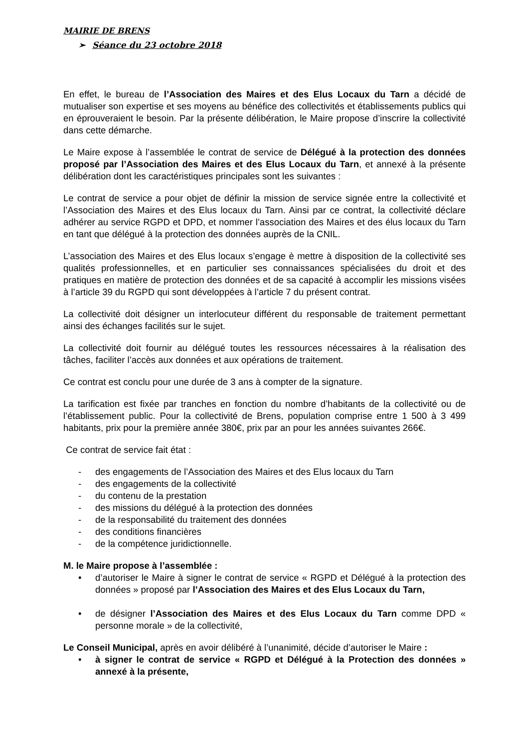MAIRIE DE BRENS
➢ Séance du 23 octobre 2018
En effet, le bureau de l’Association des Maires et des Elus Locaux du Tarn a décidé de mutualiser son expertise et ses moyens au bénéfice des collectivités et établissements publics qui en éprouveraient le besoin. Par la présente délibération, le Maire propose d’inscrire la collectivité dans cette démarche.
Le Maire expose à l’assemblée le contrat de service de Délégué à la protection des données proposé par l’Association des Maires et des Elus Locaux du Tarn, et annexé à la présente délibération dont les caractéristiques principales sont les suivantes :
Le contrat de service a pour objet de définir la mission de service signée entre la collectivité et l’Association des Maires et des Elus locaux du Tarn. Ainsi par ce contrat, la collectivité déclare adhérer au service RGPD et DPD, et nommer l’association des Maires et des élus locaux du Tarn en tant que délégué à la protection des données auprès de la CNIL.
L’association des Maires et des Elus locaux s’engage è mettre à disposition de la collectivité ses qualités professionnelles, et en particulier ses connaissances spécialisées du droit et des pratiques en matière de protection des données et de sa capacité à accomplir les missions visées à l’article 39 du RGPD qui sont développées à l’article 7 du présent contrat.
La collectivité doit désigner un interlocuteur différent du responsable de traitement permettant ainsi des échanges facilités sur le sujet.
La collectivité doit fournir au délégué toutes les ressources nécessaires à la réalisation des tâches, faciliter l’accès aux données et aux opérations de traitement.
Ce contrat est conclu pour une durée de 3 ans à compter de la signature.
La tarification est fixée par tranches en fonction du nombre d’habitants de la collectivité ou de l’établissement public. Pour la collectivité de Brens, population comprise entre 1 500 à 3 499 habitants, prix pour la première année 380€, prix par an pour les années suivantes 266€.
Ce contrat de service fait état :
- des engagements de l’Association des Maires et des Elus locaux du Tarn
- des engagements de la collectivité
- du contenu de la prestation
- des missions du délégué à la protection des données
- de la responsabilité du traitement des données
- des conditions financières
- de la compétence juridictionnelle.
M. le Maire propose à l’assemblée :
• d’autoriser le Maire à signer le contrat de service « RGPD et Délégué à la protection des données » proposé par l’Association des Maires et des Elus Locaux du Tarn,
• de désigner l’Association des Maires et des Elus Locaux du Tarn comme DPD « personne morale » de la collectivité,
Le Conseil Municipal, après en avoir délibéré à l’unanimité, décide d’autoriser le Maire :
• à signer le contrat de service « RGPD et Délégué à la Protection des données » annexé à la présente,